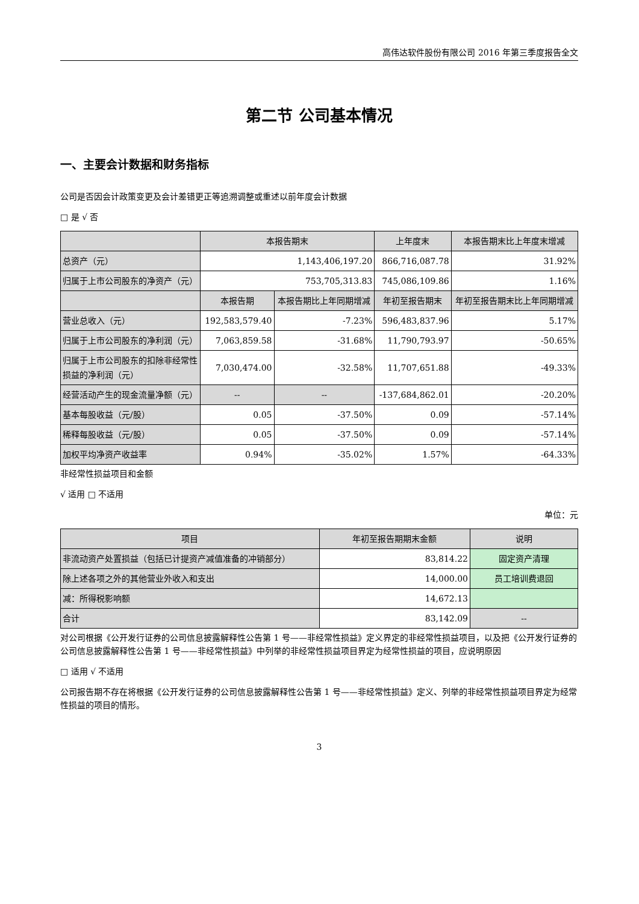高伟达软件股份有限公司 2016 年第三季度报告全文
第二节 公司基本情况
一、主要会计数据和财务指标
公司是否因会计政策变更及会计差错更正等追溯调整或重述以前年度会计数据
□ 是 √ 否
| | 本报告期末 | | 上年度末 | 本报告期末比上年度末增减 |
| --- | --- | --- | --- | --- |
| 总资产（元） | 1,143,406,197.20 | | 866,716,087.78 | 31.92% |
| 归属于上市公司股东的净资产（元） | 753,705,313.83 | | 745,086,109.86 | 1.16% |
| | 本报告期 | 本报告期比上年同期增减 | 年初至报告期末 | 年初至报告期末比上年同期增减 |
| 营业总收入（元） | 192,583,579.40 | -7.23% | 596,483,837.96 | 5.17% |
| 归属于上市公司股东的净利润（元） | 7,063,859.58 | -31.68% | 11,790,793.97 | -50.65% |
| 归属于上市公司股东的扣除非经常性损益的净利润（元） | 7,030,474.00 | -32.58% | 11,707,651.88 | -49.33% |
| 经营活动产生的现金流量净额（元） | -- | -- | -137,684,862.01 | -20.20% |
| 基本每股收益（元/股） | 0.05 | -37.50% | 0.09 | -57.14% |
| 稀释每股收益（元/股） | 0.05 | -37.50% | 0.09 | -57.14% |
| 加权平均净资产收益率 | 0.94% | -35.02% | 1.57% | -64.33% |
非经常性损益项目和金额
√ 适用 □ 不适用
单位：元
| 项目 | 年初至报告期期末金额 | 说明 |
| --- | --- | --- |
| 非流动资产处置损益（包括已计提资产减值准备的冲销部分） | 83,814.22 | 固定资产清理 |
| 除上述各项之外的其他营业外收入和支出 | 14,000.00 | 员工培训费退回 |
| 减：所得税影响额 | 14,672.13 | |
| 合计 | 83,142.09 | -- |
对公司根据《公开发行证券的公司信息披露解释性公告第 1 号——非经常性损益》定义界定的非经常性损益项目，以及把《公开发行证券的公司信息披露解释性公告第 1 号——非经常性损益》中列举的非经常性损益项目界定为经常性损益的项目，应说明原因
□ 适用 √ 不适用
公司报告期不存在将根据《公开发行证券的公司信息披露解释性公告第 1 号——非经常性损益》定义、列举的非经常性损益项目界定为经常性损益的项目的情形。
3